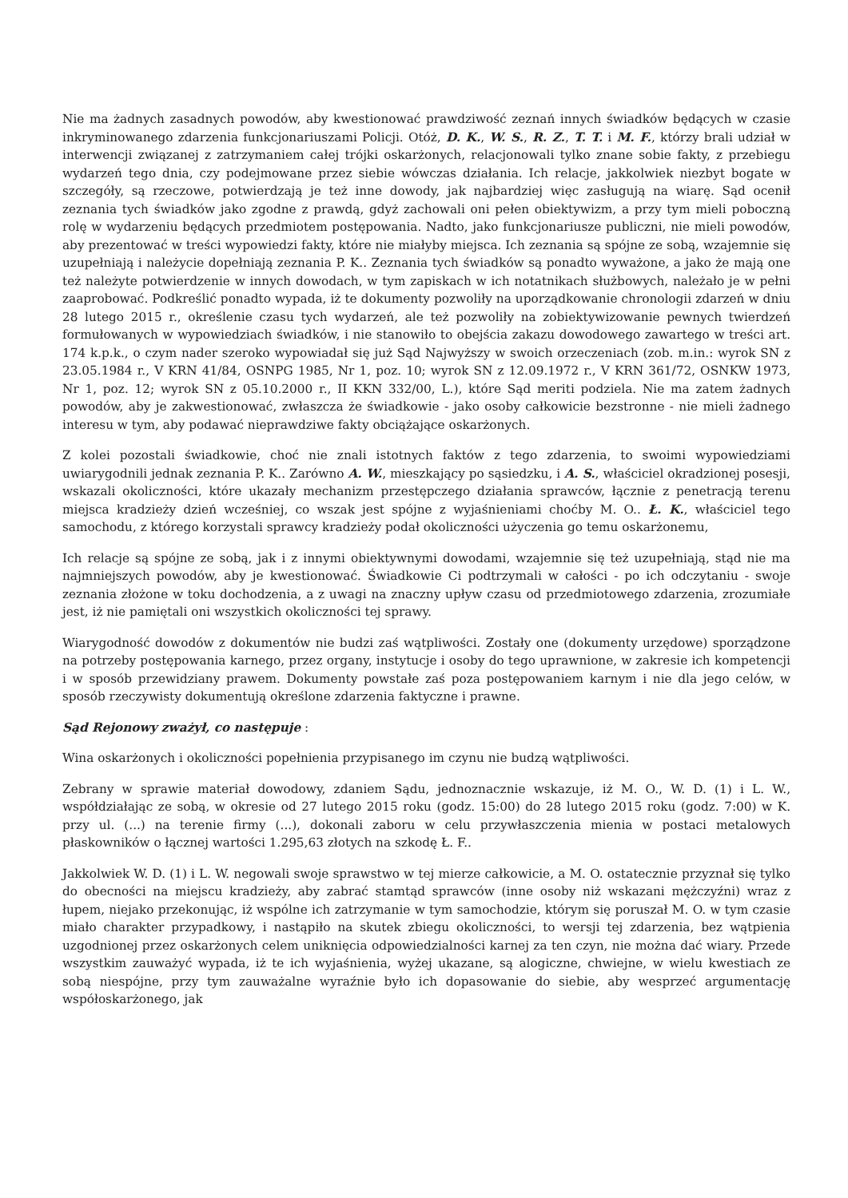Nie ma żadnych zasadnych powodów, aby kwestionować prawdziwość zeznań innych świadków będących w czasie inkryminowanego zdarzenia funkcjonariuszami Policji. Otóż, D. K., W. S., R. Z., T. T. i M. F., którzy brali udział w interwencji związanej z zatrzymaniem całej trójki oskarżonych, relacjonowali tylko znane sobie fakty, z przebiegu wydarzeń tego dnia, czy podejmowane przez siebie wówczas działania. Ich relacje, jakkolwiek niezbyt bogate w szczegóły, są rzeczowe, potwierdzają je też inne dowody, jak najbardziej więc zasługują na wiarę. Sąd ocenił zeznania tych świadków jako zgodne z prawdą, gdyż zachowali oni pełen obiektywizm, a przy tym mieli poboczną rolę w wydarzeniu będących przedmiotem postępowania. Nadto, jako funkcjonariusze publiczni, nie mieli powodów, aby prezentować w treści wypowiedzi fakty, które nie miałyby miejsca. Ich zeznania są spójne ze sobą, wzajemnie się uzupełniają i należycie dopełniają zeznania P. K.. Zeznania tych świadków są ponadto wyważone, a jako że mają one też należyte potwierdzenie w innych dowodach, w tym zapiskach w ich notatnikach służbowych, należało je w pełni zaaprobować. Podkreślić ponadto wypada, iż te dokumenty pozwoliły na uporządkowanie chronologii zdarzeń w dniu 28 lutego 2015 r., określenie czasu tych wydarzeń, ale też pozwoliły na zobiektywizowanie pewnych twierdzeń formułowanych w wypowiedziach świadków, i nie stanowiło to obejścia zakazu dowodowego zawartego w treści art. 174 k.p.k., o czym nader szeroko wypowiadał się już Sąd Najwyższy w swoich orzeczeniach (zob. m.in.: wyrok SN z 23.05.1984 r., V KRN 41/84, OSNPG 1985, Nr 1, poz. 10; wyrok SN z 12.09.1972 r., V KRN 361/72, OSNKW 1973, Nr 1, poz. 12; wyrok SN z 05.10.2000 r., II KKN 332/00, L.), które Sąd meriti podziela. Nie ma zatem żadnych powodów, aby je zakwestionować, zwłaszcza że świadkowie - jako osoby całkowicie bezstronne - nie mieli żadnego interesu w tym, aby podawać nieprawdziwe fakty obciążające oskarżonych.
Z kolei pozostali świadkowie, choć nie znali istotnych faktów z tego zdarzenia, to swoimi wypowiedziami uwiarygodnili jednak zeznania P. K.. Zarówno A. W., mieszkający po sąsiedzku, i A. S., właściciel okradzionej posesji, wskazali okoliczności, które ukazały mechanizm przestępczego działania sprawców, łącznie z penetracją terenu miejsca kradzieży dzień wcześniej, co wszak jest spójne z wyjaśnieniami choćby M. O.. Ł. K., właściciel tego samochodu, z którego korzystali sprawcy kradzieży podał okoliczności użyczenia go temu oskarżonemu,
Ich relacje są spójne ze sobą, jak i z innymi obiektywnymi dowodami, wzajemnie się też uzupełniają, stąd nie ma najmniejszych powodów, aby je kwestionować. Świadkowie Ci podtrzymali w całości - po ich odczytaniu - swoje zeznania złożone w toku dochodzenia, a z uwagi na znaczny upływ czasu od przedmiotowego zdarzenia, zrozumiałe jest, iż nie pamiętali oni wszystkich okoliczności tej sprawy.
Wiarygodność dowodów z dokumentów nie budzi zaś wątpliwości. Zostały one (dokumenty urzędowe) sporządzone na potrzeby postępowania karnego, przez organy, instytucje i osoby do tego uprawnione, w zakresie ich kompetencji i w sposób przewidziany prawem. Dokumenty powstałe zaś poza postępowaniem karnym i nie dla jego celów, w sposób rzeczywisty dokumentują określone zdarzenia faktyczne i prawne.
Sąd Rejonowy zważył, co następuje :
Wina oskarżonych i okoliczności popełnienia przypisanego im czynu nie budzą wątpliwości.
Zebrany w sprawie materiał dowodowy, zdaniem Sądu, jednoznacznie wskazuje, iż M. O., W. D. (1) i L. W., współdziałając ze sobą, w okresie od 27 lutego 2015 roku (godz. 15:00) do 28 lutego 2015 roku (godz. 7:00) w K. przy ul. (...) na terenie firmy (...), dokonali zaboru w celu przywłaszczenia mienia w postaci metalowych płaskowników o łącznej wartości 1.295,63 złotych na szkodę Ł. F..
Jakkolwiek W. D. (1) i L. W. negowali swoje sprawstwo w tej mierze całkowicie, a M. O. ostatecznie przyznał się tylko do obecności na miejscu kradzieży, aby zabrać stamtąd sprawców (inne osoby niż wskazani mężczyźni) wraz z łupem, niejako przekonując, iż wspólne ich zatrzymanie w tym samochodzie, którym się poruszał M. O. w tym czasie miało charakter przypadkowy, i nastąpiło na skutek zbiegu okoliczności, to wersji tej zdarzenia, bez wątpienia uzgodnionej przez oskarżonych celem uniknięcia odpowiedzialności karnej za ten czyn, nie można dać wiary. Przede wszystkim zauważyć wypada, iż te ich wyjaśnienia, wyżej ukazane, są alogiczne, chwiejne, w wielu kwestiach ze sobą niespójne, przy tym zauważalne wyraźnie było ich dopasowanie do siebie, aby wesprzeć argumentację współoskarżonego, jak